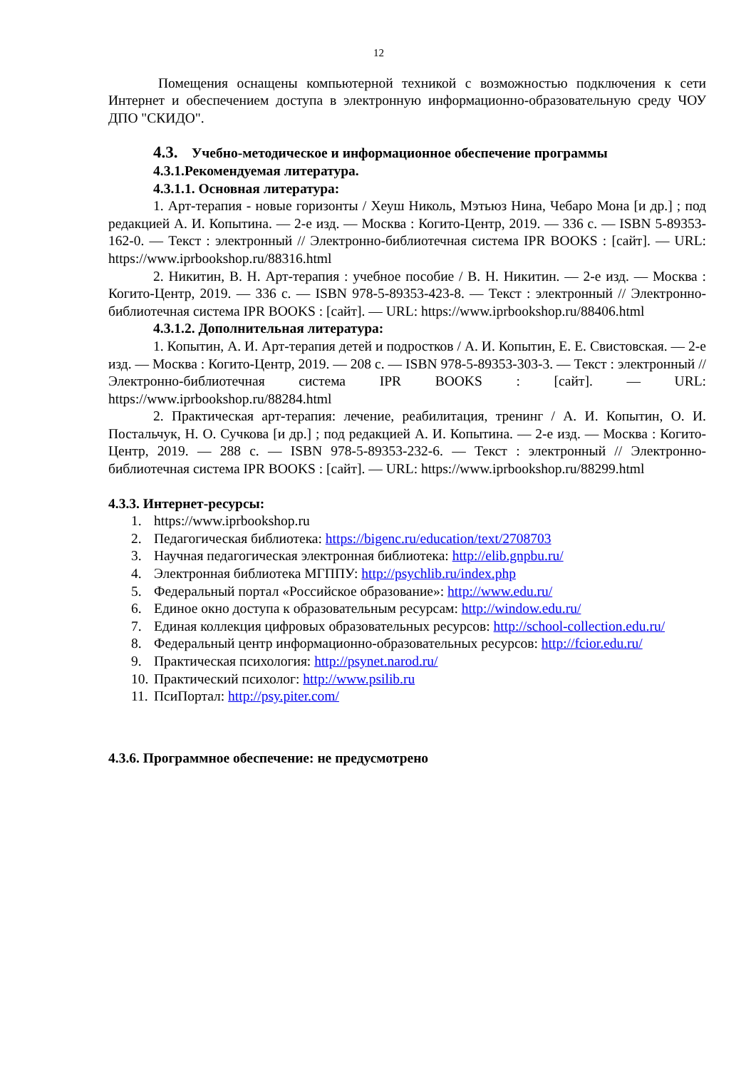12
Помещения оснащены компьютерной техникой с возможностью подключения к сети Интернет и обеспечением доступа в электронную информационно-образовательную среду ЧОУ ДПО "СКИДО".
4.3. Учебно-методическое и информационное обеспечение программы
4.3.1.Рекомендуемая литература.
4.3.1.1. Основная литература:
1. Арт-терапия - новые горизонты / Хеуш Николь, Мэтьюз Нина, Чебаро Мона [и др.] ; под редакцией А. И. Копытина. — 2-е изд. — Москва : Когито-Центр, 2019. — 336 с. — ISBN 5-89353-162-0. — Текст : электронный // Электронно-библиотечная система IPR BOOKS : [сайт]. — URL: https://www.iprbookshop.ru/88316.html
2. Никитин, В. Н. Арт-терапия : учебное пособие / В. Н. Никитин. — 2-е изд. — Москва : Когито-Центр, 2019. — 336 с. — ISBN 978-5-89353-423-8. — Текст : электронный // Электронно-библиотечная система IPR BOOKS : [сайт]. — URL: https://www.iprbookshop.ru/88406.html
4.3.1.2. Дополнительная литература:
1. Копытин, А. И. Арт-терапия детей и подростков / А. И. Копытин, Е. Е. Свистовская. — 2-е изд. — Москва : Когито-Центр, 2019. — 208 с. — ISBN 978-5-89353-303-3. — Текст : электронный // Электронно-библиотечная система IPR BOOKS : [сайт]. — URL: https://www.iprbookshop.ru/88284.html
2. Практическая арт-терапия: лечение, реабилитация, тренинг / А. И. Копытин, О. И. Постальчук, Н. О. Сучкова [и др.] ; под редакцией А. И. Копытина. — 2-е изд. — Москва : Когито-Центр, 2019. — 288 с. — ISBN 978-5-89353-232-6. — Текст : электронный // Электронно-библиотечная система IPR BOOKS : [сайт]. — URL: https://www.iprbookshop.ru/88299.html
4.3.3. Интернет-ресурсы:
1. https://www.iprbookshop.ru
2. Педагогическая библиотека: https://bigenc.ru/education/text/2708703
3. Научная педагогическая электронная библиотека: http://elib.gnpbu.ru/
4. Электронная библиотека МГППУ: http://psychlib.ru/index.php
5. Федеральный портал «Российское образование»: http://www.edu.ru/
6. Единое окно доступа к образовательным ресурсам: http://window.edu.ru/
7. Единая коллекция цифровых образовательных ресурсов: http://school-collection.edu.ru/
8. Федеральный центр информационно-образовательных ресурсов: http://fcior.edu.ru/
9. Практическая психология: http://psynet.narod.ru/
10. Практический психолог: http://www.psilib.ru
11. ПсиПортал: http://psy.piter.com/
4.3.6. Программное обеспечение: не предусмотрено